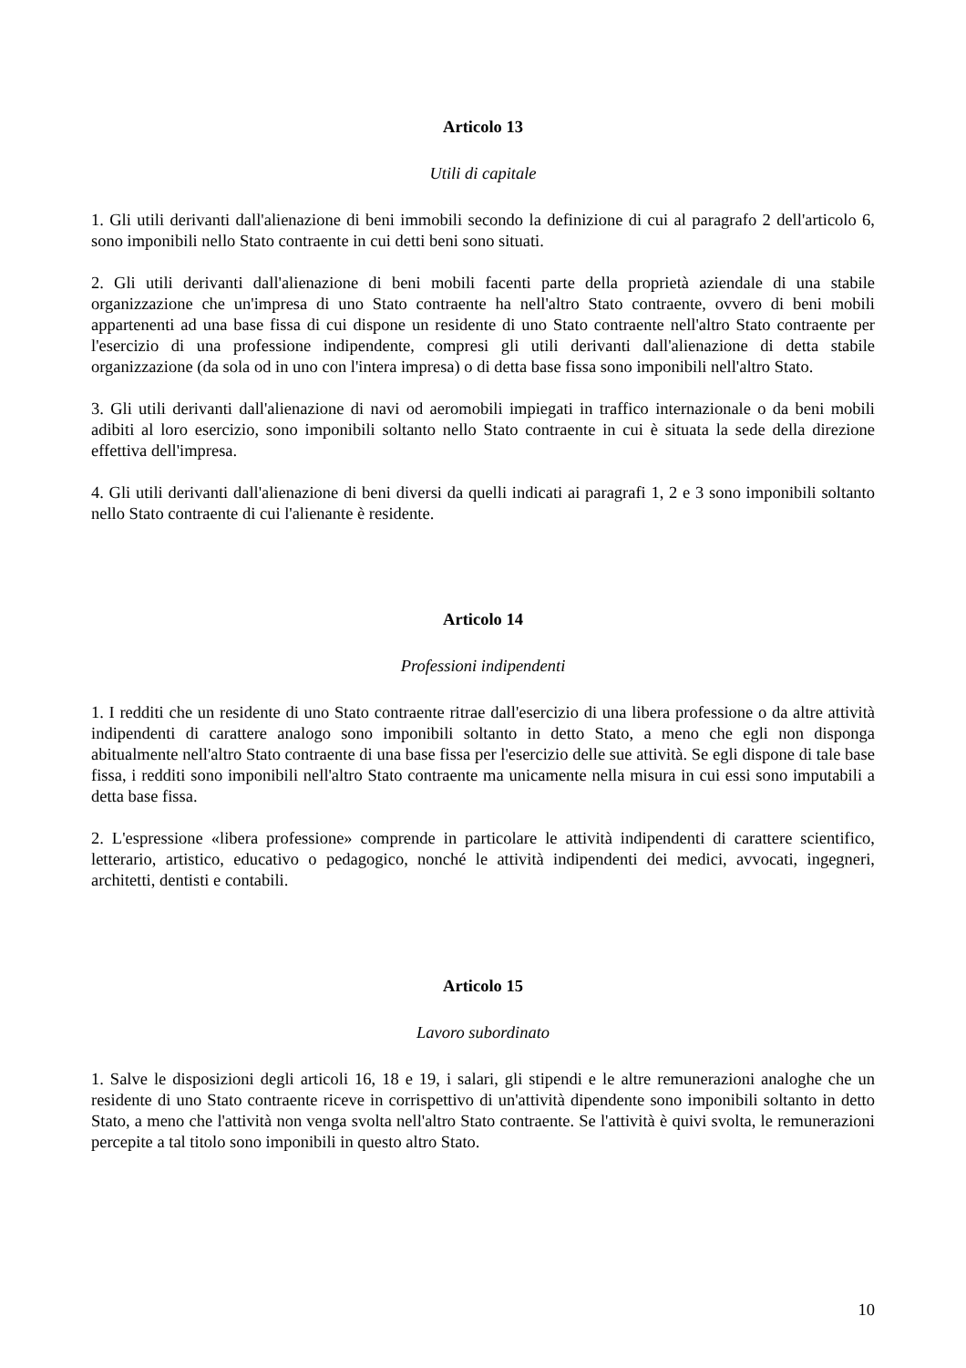Articolo 13
Utili di capitale
1. Gli utili derivanti dall'alienazione di beni immobili secondo la definizione di cui al paragrafo 2 dell'articolo 6, sono imponibili nello Stato contraente in cui detti beni sono situati.
2. Gli utili derivanti dall'alienazione di beni mobili facenti parte della proprietà aziendale di una stabile organizzazione che un'impresa di uno Stato contraente ha nell'altro Stato contraente, ovvero di beni mobili appartenenti ad una base fissa di cui dispone un residente di uno Stato contraente nell'altro Stato contraente per l'esercizio di una professione indipendente, compresi gli utili derivanti dall'alienazione di detta stabile organizzazione (da sola od in uno con l'intera impresa) o di detta base fissa sono imponibili nell'altro Stato.
3. Gli utili derivanti dall'alienazione di navi od aeromobili impiegati in traffico internazionale o da beni mobili adibiti al loro esercizio, sono imponibili soltanto nello Stato contraente in cui è situata la sede della direzione effettiva dell'impresa.
4. Gli utili derivanti dall'alienazione di beni diversi da quelli indicati ai paragrafi 1, 2 e 3 sono imponibili soltanto nello Stato contraente di cui l'alienante è residente.
Articolo 14
Professioni indipendenti
1. I redditi che un residente di uno Stato contraente ritrae dall'esercizio di una libera professione o da altre attività indipendenti di carattere analogo sono imponibili soltanto in detto Stato, a meno che egli non disponga abitualmente nell'altro Stato contraente di una base fissa per l'esercizio delle sue attività. Se egli dispone di tale base fissa, i redditi sono imponibili nell'altro Stato contraente ma unicamente nella misura in cui essi sono imputabili a detta base fissa.
2. L'espressione «libera professione» comprende in particolare le attività indipendenti di carattere scientifico, letterario, artistico, educativo o pedagogico, nonché le attività indipendenti dei medici, avvocati, ingegneri, architetti, dentisti e contabili.
Articolo 15
Lavoro subordinato
1. Salve le disposizioni degli articoli 16, 18 e 19, i salari, gli stipendi e le altre remunerazioni analoghe che un residente di uno Stato contraente riceve in corrispettivo di un'attività dipendente sono imponibili soltanto in detto Stato, a meno che l'attività non venga svolta nell'altro Stato contraente. Se l'attività è quivi svolta, le remunerazioni percepite a tal titolo sono imponibili in questo altro Stato.
10